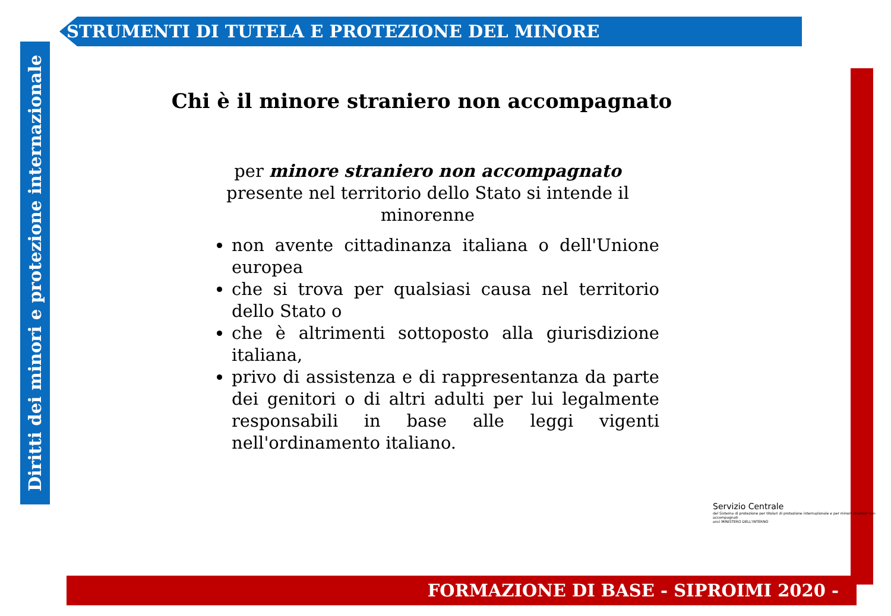STRUMENTI DI TUTELA E PROTEZIONE DEL MINORE
Diritti dei minori e protezione internazionale
Chi è il minore straniero non accompagnato
per minore straniero non accompagnato presente nel territorio dello Stato si intende il minorenne
non avente cittadinanza italiana o dell'Unione europea
che si trova per qualsiasi causa nel territorio dello Stato o
che è altrimenti sottoposto alla giurisdizione italiana,
privo di assistenza e di rappresentanza da parte dei genitori o di altri adulti per lui legalmente responsabili in base alle leggi vigenti nell'ordinamento italiano.
Servizio Centrale
del Sistema di protezione per titolari di protezione internazionale e per minori stranieri non accompagnati
anci MINISTERO DELL'INTERNO
FORMAZIONE DI BASE - SIPROIMI 2020 -